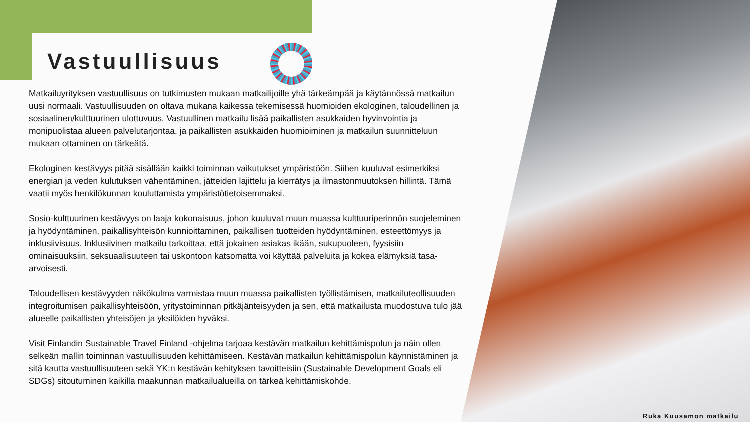Vastuullisuus
Matkailuyrityksen vastuullisuus on tutkimusten mukaan matkailijoille yhä tärkeämpää ja käytännössä matkailun uusi normaali. Vastuullisuuden on oltava mukana kaikessa tekemisessä huomioiden ekologinen, taloudellinen ja sosiaalinen/kulttuurinen ulottuvuus. Vastuullinen matkailu lisää paikallisten asukkaiden hyvinvointia ja monipuolistaa alueen palvelutarjontaa, ja paikallisten asukkaiden huomioiminen ja matkailun suunnitteluun mukaan ottaminen on tärkeätä.
Ekologinen kestävyys pitää sisällään kaikki toiminnan vaikutukset ympäristöön. Siihen kuuluvat esimerkiksi energian ja veden kulutuksen vähentäminen, jätteiden lajittelu ja kierrätys ja ilmastonmuutoksen hillintä. Tämä vaatii myös henkilökunnan kouluttamista ympäristötietoisemmaksi.
Sosio-kulttuurinen kestävyys on laaja kokonaisuus, johon kuuluvat muun muassa kulttuuriperinnön suojeleminen ja hyödyntäminen, paikallisyhteisön kunnioittaminen, paikallisen tuotteiden hyödyntäminen, esteettömyys ja inklusiivisuus. Inklusiivinen matkailu tarkoittaa, että jokainen asiakas ikään, sukupuoleen, fyysisiin ominaisuuksiin, seksuaalisuuteen tai uskontoon katsomatta voi käyttää palveluita ja kokea elämyksiä tasa-arvoisesti.
Taloudellisen kestävyyden näkökulma varmistaa muun muassa paikallisten työllistämisen, matkailuteollisuuden integroitumisen paikallisyhteisöön, yritystoiminnan pitkäjänteisyyden ja sen, että matkailusta muodostuva tulo jää alueelle paikallisten yhteisöjen ja yksilöiden hyväksi.
Visit Finlandin Sustainable Travel Finland -ohjelma tarjoaa kestävän matkailun kehittämispolun ja näin ollen selkeän mallin toiminnan vastuullisuuden kehittämiseen. Kestävän matkailun kehittämispolun käynnistäminen ja sitä kautta vastuullisuuteen sekä YK:n kestävän kehityksen tavoitteisiin (Sustainable Development Goals eli SDGs) sitoutuminen kaikilla maakunnan matkailualueilla on tärkeä kehittämiskohde.
Ruka Kuusamon matkailu